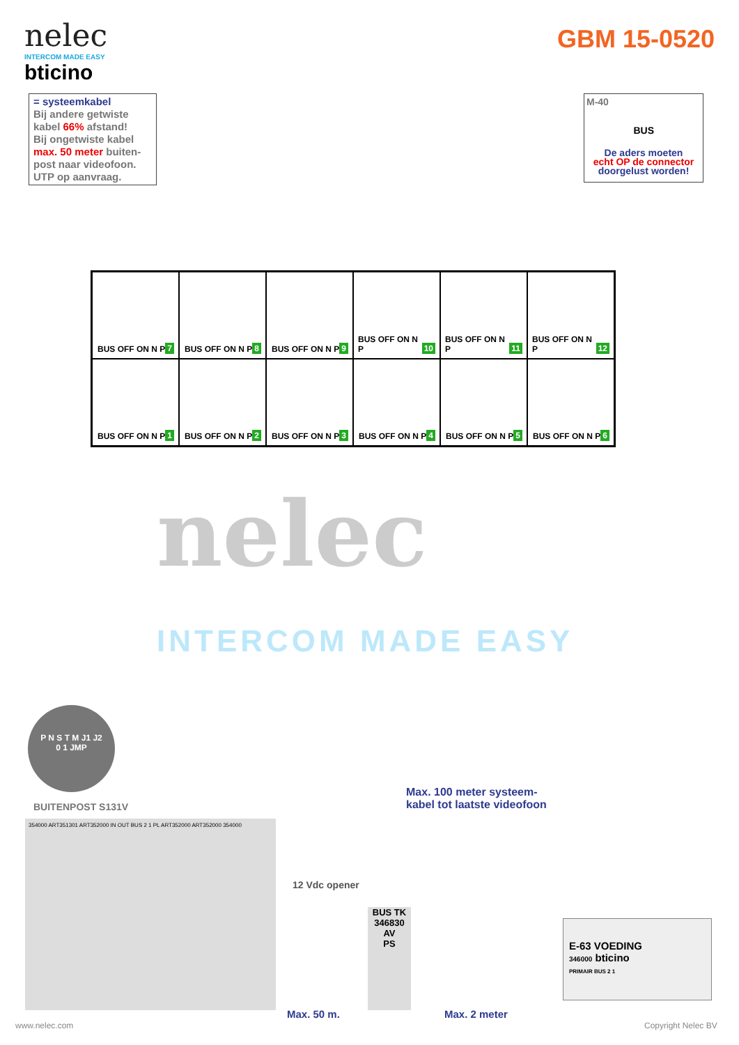nelec
INTERCOM MADE EASY
bticino
GBM 15-0520
= systeemkabel
Bij andere getwiste kabel 66% afstand!
Bij ongetwiste kabel max. 50 meter buiten-post naar videofoon.
UTP op aanvraag.
M-40
BUS
De aders moeten
echt OP de connector
doorgelust worden!
BUS OFF ON N P 7
BUS OFF ON N P 8
BUS OFF ON N P 9
BUS OFF ON N P 10
BUS OFF ON N P 11
BUS OFF ON N P 12
BUS OFF ON N P 1
BUS OFF ON N P 2
BUS OFF ON N P 3
BUS OFF ON N P 4
BUS OFF ON N P 5
BUS OFF ON N P 6
nelec
INTERCOM MADE EASY
P N S T M J1 J2
0 1 JMP
BUITENPOST S131V
354000 ART351301 ART352000 IN OUT BUS 2 1 PL ART352000 ART352000 354000
12 Vdc opener
BUS TK
346830
AV
PS
Max. 100 meter systeem-
kabel tot laatste videofoon
E-63 VOEDING
346000 bticino
PRIMAIR BUS 2 1
Max. 50 m. Max. 2 meter
www.nelec.com Copyright Nelec BV